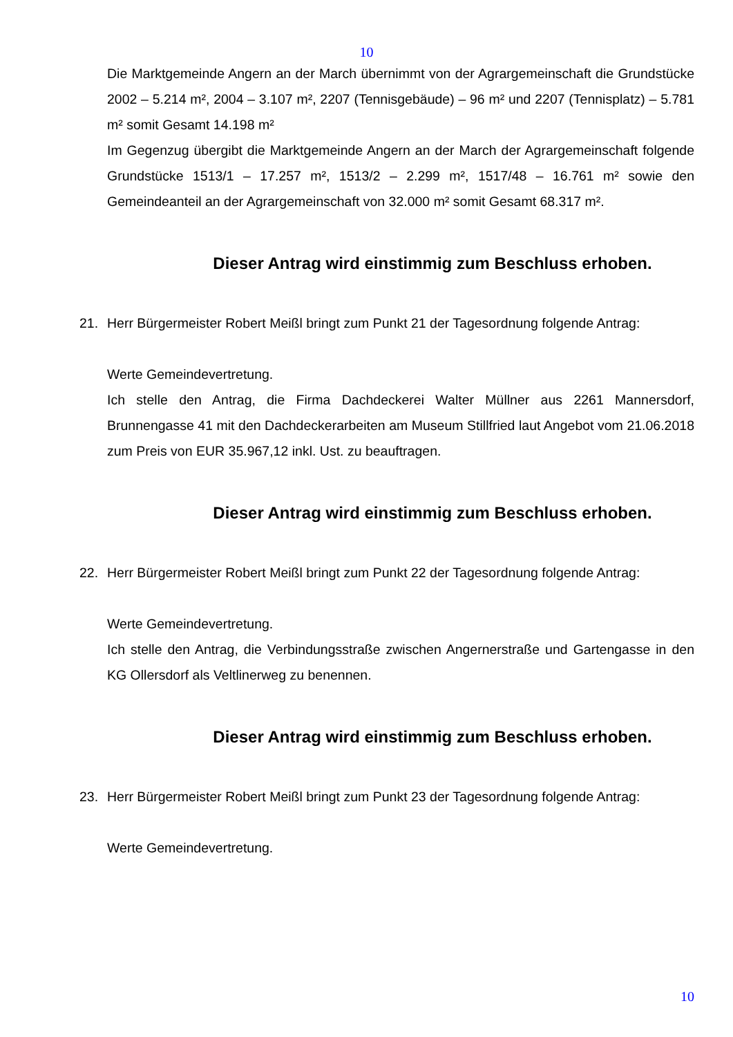10
Die Marktgemeinde Angern an der March übernimmt von der Agrargemeinschaft die Grundstücke 2002 – 5.214 m², 2004 – 3.107 m², 2207 (Tennisgebäude) – 96 m² und 2207 (Tennisplatz) – 5.781 m² somit Gesamt 14.198 m²
Im Gegenzug übergibt die Marktgemeinde Angern an der March der Agrargemeinschaft folgende Grundstücke 1513/1 – 17.257 m², 1513/2 – 2.299 m², 1517/48 – 16.761 m² sowie den Gemeindeanteil an der Agrargemeinschaft von 32.000 m² somit Gesamt 68.317 m².
Dieser Antrag wird einstimmig zum Beschluss erhoben.
21. Herr Bürgermeister Robert Meißl bringt zum Punkt 21 der Tagesordnung folgende Antrag:
Werte Gemeindevertretung.
Ich stelle den Antrag, die Firma Dachdeckerei Walter Müllner aus 2261 Mannersdorf, Brunnengasse 41 mit den Dachdeckerarbeiten am Museum Stillfried laut Angebot vom 21.06.2018 zum Preis von EUR 35.967,12 inkl. Ust. zu beauftragen.
Dieser Antrag wird einstimmig zum Beschluss erhoben.
22. Herr Bürgermeister Robert Meißl bringt zum Punkt 22 der Tagesordnung folgende Antrag:
Werte Gemeindevertretung.
Ich stelle den Antrag, die Verbindungsstraße zwischen Angernerstraße und Gartengasse in den KG Ollersdorf als Veltlinerweg zu benennen.
Dieser Antrag wird einstimmig zum Beschluss erhoben.
23. Herr Bürgermeister Robert Meißl bringt zum Punkt 23 der Tagesordnung folgende Antrag:
Werte Gemeindevertretung.
10